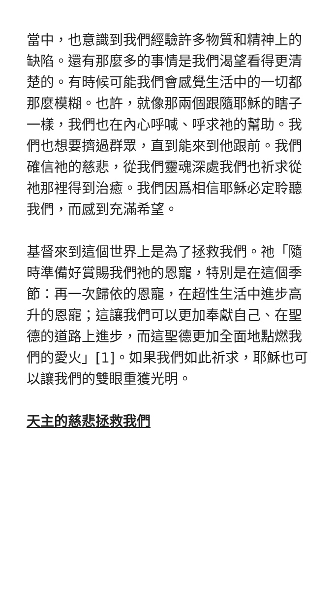當中，也意識到我們經驗許多物質和精神上的缺陷。還有那麼多的事情是我們渴望看得更清楚的。有時候可能我們會感覺生活中的一切都那麼模糊。也許，就像那兩個跟隨耶穌的瞎子一樣，我們也在內心呼喊、呼求祂的幫助。我們也想要擠過群眾，直到能來到他跟前。我們確信祂的慈悲，從我們靈魂深處我們也祈求從祂那裡得到治癒。我們因爲相信耶穌必定聆聽我們，而感到充滿希望。
基督來到這個世界上是為了拯救我們。祂「隨時準備好賞賜我們祂的恩寵，特別是在這個季節：再一次歸依的恩寵，在超性生活中進步高升的恩寵；這讓我們可以更加奉獻自己、在聖德的道路上進步，而這聖德更加全面地點燃我們的愛火」[1]。如果我們如此祈求，耶穌也可以讓我們的雙眼重獲光明。
天主的慈悲拯救我們